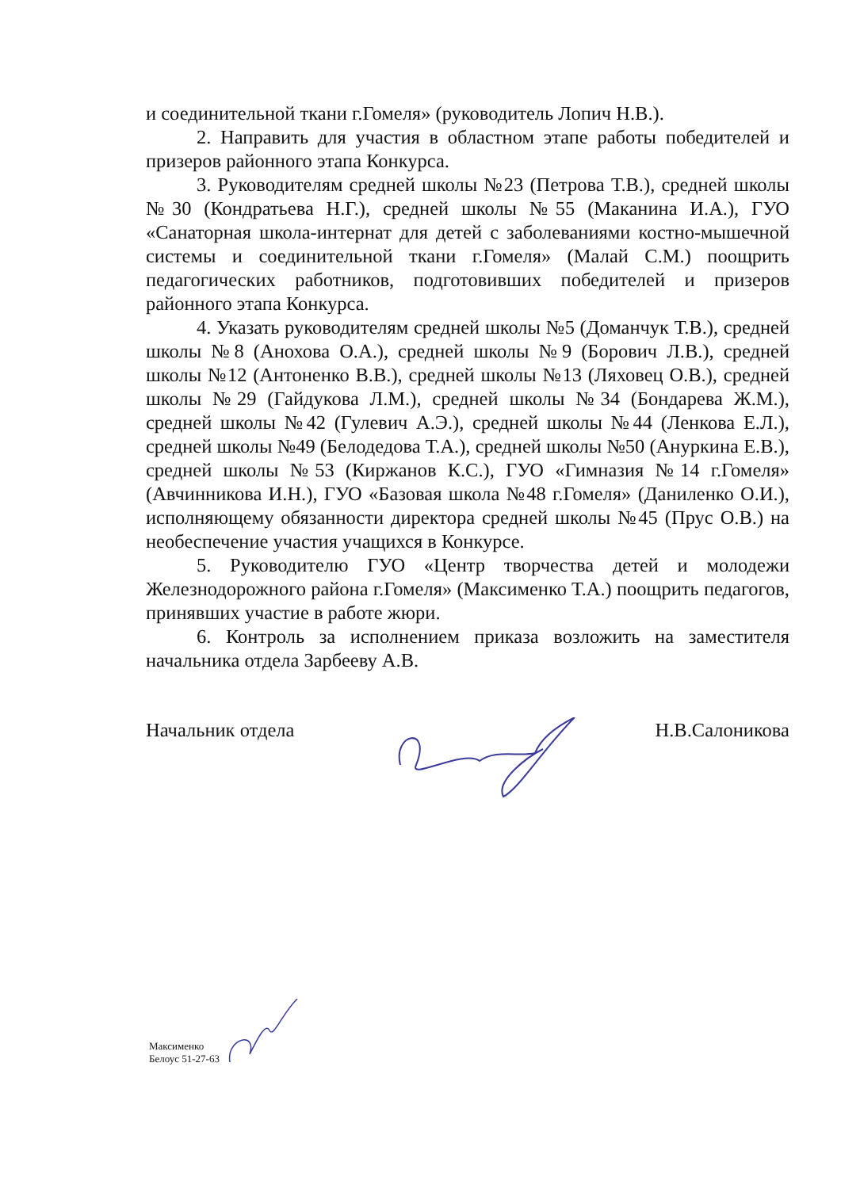и соединительной ткани г.Гомеля» (руководитель Лопич Н.В.).
2. Направить для участия в областном этапе работы победителей и призеров районного этапа Конкурса.
3. Руководителям средней школы №23 (Петрова Т.В.), средней школы №30 (Кондратьева Н.Г.), средней школы №55 (Маканина И.А.), ГУО «Санаторная школа-интернат для детей с заболеваниями костно-мышечной системы и соединительной ткани г.Гомеля» (Малай С.М.) поощрить педагогических работников, подготовивших победителей и призеров районного этапа Конкурса.
4. Указать руководителям средней школы №5 (Доманчук Т.В.), средней школы №8 (Анохова О.А.), средней школы №9 (Борович Л.В.), средней школы №12 (Антоненко В.В.), средней школы №13 (Ляховец О.В.), средней школы №29 (Гайдукова Л.М.), средней школы №34 (Бондарева Ж.М.), средней школы №42 (Гулевич А.Э.), средней школы №44 (Ленкова Е.Л.), средней школы №49 (Белодедова Т.А.), средней школы №50 (Ануркина Е.В.), средней школы №53 (Киржанов К.С.), ГУО «Гимназия №14 г.Гомеля» (Авчинникова И.Н.), ГУО «Базовая школа №48 г.Гомеля» (Даниленко О.И.), исполняющему обязанности директора средней школы №45 (Прус О.В.) на необеспечение участия учащихся в Конкурсе.
5. Руководителю ГУО «Центр творчества детей и молодежи Железнодорожного района г.Гомеля» (Максименко Т.А.) поощрить педагогов, принявших участие в работе жюри.
6. Контроль за исполнением приказа возложить на заместителя начальника отдела Зарбееву А.В.
Начальник отдела Н.В.Салоникова
Максименко
Белоус 51-27-63